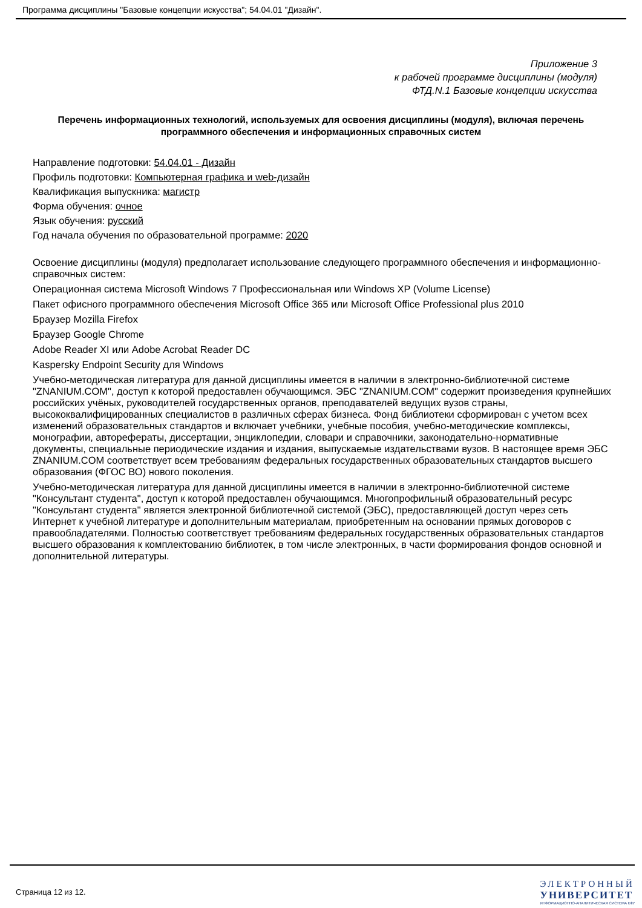Программа дисциплины "Базовые концепции искусства"; 54.04.01 "Дизайн".
Приложение 3
к рабочей программе дисциплины (модуля)
ФТД.N.1 Базовые концепции искусства
Перечень информационных технологий, используемых для освоения дисциплины (модуля), включая перечень программного обеспечения и информационных справочных систем
Направление подготовки: 54.04.01 - Дизайн
Профиль подготовки: Компьютерная графика и web-дизайн
Квалификация выпускника: магистр
Форма обучения: очное
Язык обучения: русский
Год начала обучения по образовательной программе: 2020
Освоение дисциплины (модуля) предполагает использование следующего программного обеспечения и информационно-справочных систем:
Операционная система Microsoft Windows 7 Профессиональная или Windows XP (Volume License)
Пакет офисного программного обеспечения Microsoft Office 365 или Microsoft Office Professional plus 2010
Браузер Mozilla Firefox
Браузер Google Chrome
Adobe Reader XI или Adobe Acrobat Reader DC
Kaspersky Endpoint Security для Windows
Учебно-методическая литература для данной дисциплины имеется в наличии в электронно-библиотечной системе "ZNANIUM.COM", доступ к которой предоставлен обучающимся. ЭБС "ZNANIUM.COM" содержит произведения крупнейших российских учёных, руководителей государственных органов, преподавателей ведущих вузов страны, высококвалифицированных специалистов в различных сферах бизнеса. Фонд библиотеки сформирован с учетом всех изменений образовательных стандартов и включает учебники, учебные пособия, учебно-методические комплексы, монографии, авторефераты, диссертации, энциклопедии, словари и справочники, законодательно-нормативные документы, специальные периодические издания и издания, выпускаемые издательствами вузов. В настоящее время ЭБС ZNANIUM.COM соответствует всем требованиям федеральных государственных образовательных стандартов высшего образования (ФГОС ВО) нового поколения.
Учебно-методическая литература для данной дисциплины имеется в наличии в электронно-библиотечной системе "Консультант студента", доступ к которой предоставлен обучающимся. Многопрофильный образовательный ресурс "Консультант студента" является электронной библиотечной системой (ЭБС), предоставляющей доступ через сеть Интернет к учебной литературе и дополнительным материалам, приобретенным на основании прямых договоров с правообладателями. Полностью соответствует требованиям федеральных государственных образовательных стандартов высшего образования к комплектованию библиотек, в том числе электронных, в части формирования фондов основной и дополнительной литературы.
Страница 12 из 12.
ЭЛЕКТРОННЫЙ
УНИВЕРСИТЕТ
ИНФОРМАЦИОННО-АНАЛИТИЧЕСКАЯ СИСТЕМА КФУ